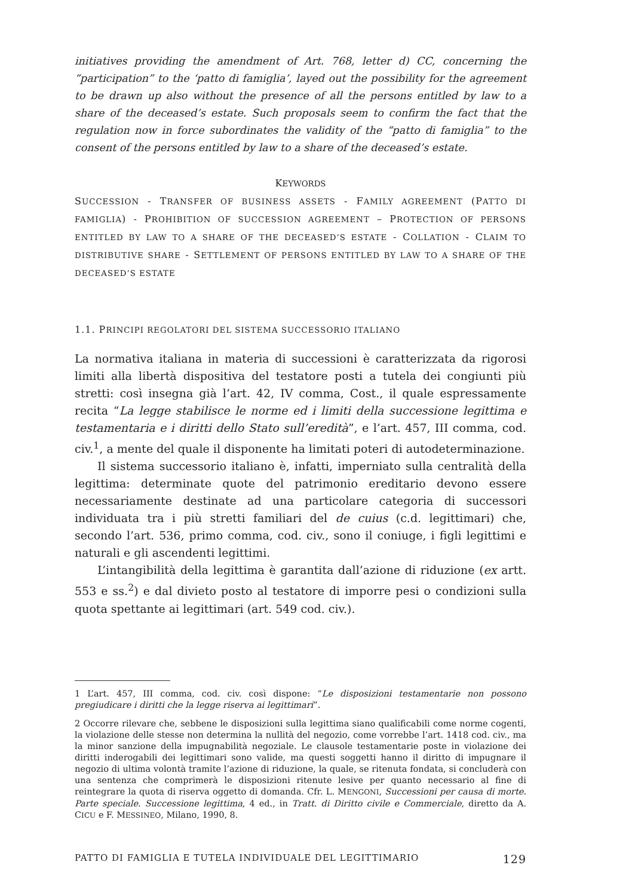initiatives providing the amendment of Art. 768, letter d) CC, concerning the “participation” to the ‘patto di famiglia’, layed out the possibility for the agreement to be drawn up also without the presence of all the persons entitled by law to a share of the deceased’s estate. Such proposals seem to confirm the fact that the regulation now in force subordinates the validity of the “patto di famiglia” to the consent of the persons entitled by law to a share of the deceased’s estate.
KEYWORDS
SUCCESSION - TRANSFER OF BUSINESS ASSETS - FAMILY AGREEMENT (PATTO DI FAMIGLIA) - PROHIBITION OF SUCCESSION AGREEMENT – PROTECTION OF PERSONS ENTITLED BY LAW TO A SHARE OF THE DECEASED’S ESTATE - COLLATION - CLAIM TO DISTRIBUTIVE SHARE - SETTLEMENT OF PERSONS ENTITLED BY LAW TO A SHARE OF THE DECEASED’S ESTATE
1.1. PRINCIPI REGOLATORI DEL SISTEMA SUCCESSORIO ITALIANO
La normativa italiana in materia di successioni è caratterizzata da rigorosi limiti alla libertà dispositiva del testatore posti a tutela dei congiunti più stretti: così insegna già l’art. 42, IV comma, Cost., il quale espressamente recita “La legge stabilisce le norme ed i limiti della successione legittima e testamentaria e i diritti dello Stato sull’eredità”, e l’art. 457, III comma, cod. civ.<sup>1</sup>, a mente del quale il disponente ha limitati poteri di autodeterminazione.
Il sistema successorio italiano è, infatti, imperniato sulla centralità della legittima: determinate quote del patrimonio ereditario devono essere necessariamente destinate ad una particolare categoria di successori individuata tra i più stretti familiari del de cuius (c.d. legittimari) che, secondo l’art. 536, primo comma, cod. civ., sono il coniuge, i figli legittimi e naturali e gli ascendenti legittimi.
L’intangibilità della legittima è garantita dall’azione di riduzione (ex artt. 553 e ss.<sup>2</sup>) e dal divieto posto al testatore di imporre pesi o condizioni sulla quota spettante ai legittimari (art. 549 cod. civ.).
1 L’art. 457, III comma, cod. civ. così dispone: “Le disposizioni testamentarie non possono pregiudicare i diritti che la legge riserva ai legittimari”.
2 Occorre rilevare che, sebbene le disposizioni sulla legittima siano qualificabili come norme cogenti, la violazione delle stesse non determina la nullità del negozio, come vorrebbe l’art. 1418 cod. civ., ma la minor sanzione della impugnabilità negoziale. Le clausole testamentarie poste in violazione dei diritti inderogabili dei legittimari sono valide, ma questi soggetti hanno il diritto di impugnare il negozio di ultima volontà tramite l’azione di riduzione, la quale, se ritenuta fondata, si concluderà con una sentenza che comprimerà le disposizioni ritenute lesive per quanto necessario al fine di reintegrare la quota di riserva oggetto di domanda. Cfr. L. MENGONI, Successioni per causa di morte. Parte speciale. Successione legittima, 4 ed., in Tratt. di Diritto civile e Commerciale, diretto da A. CICU e F. MESSINEO, Milano, 1990, 8.
PATTO DI FAMIGLIA E TUTELA INDIVIDUALE DEL LEGITTIMARIO 129